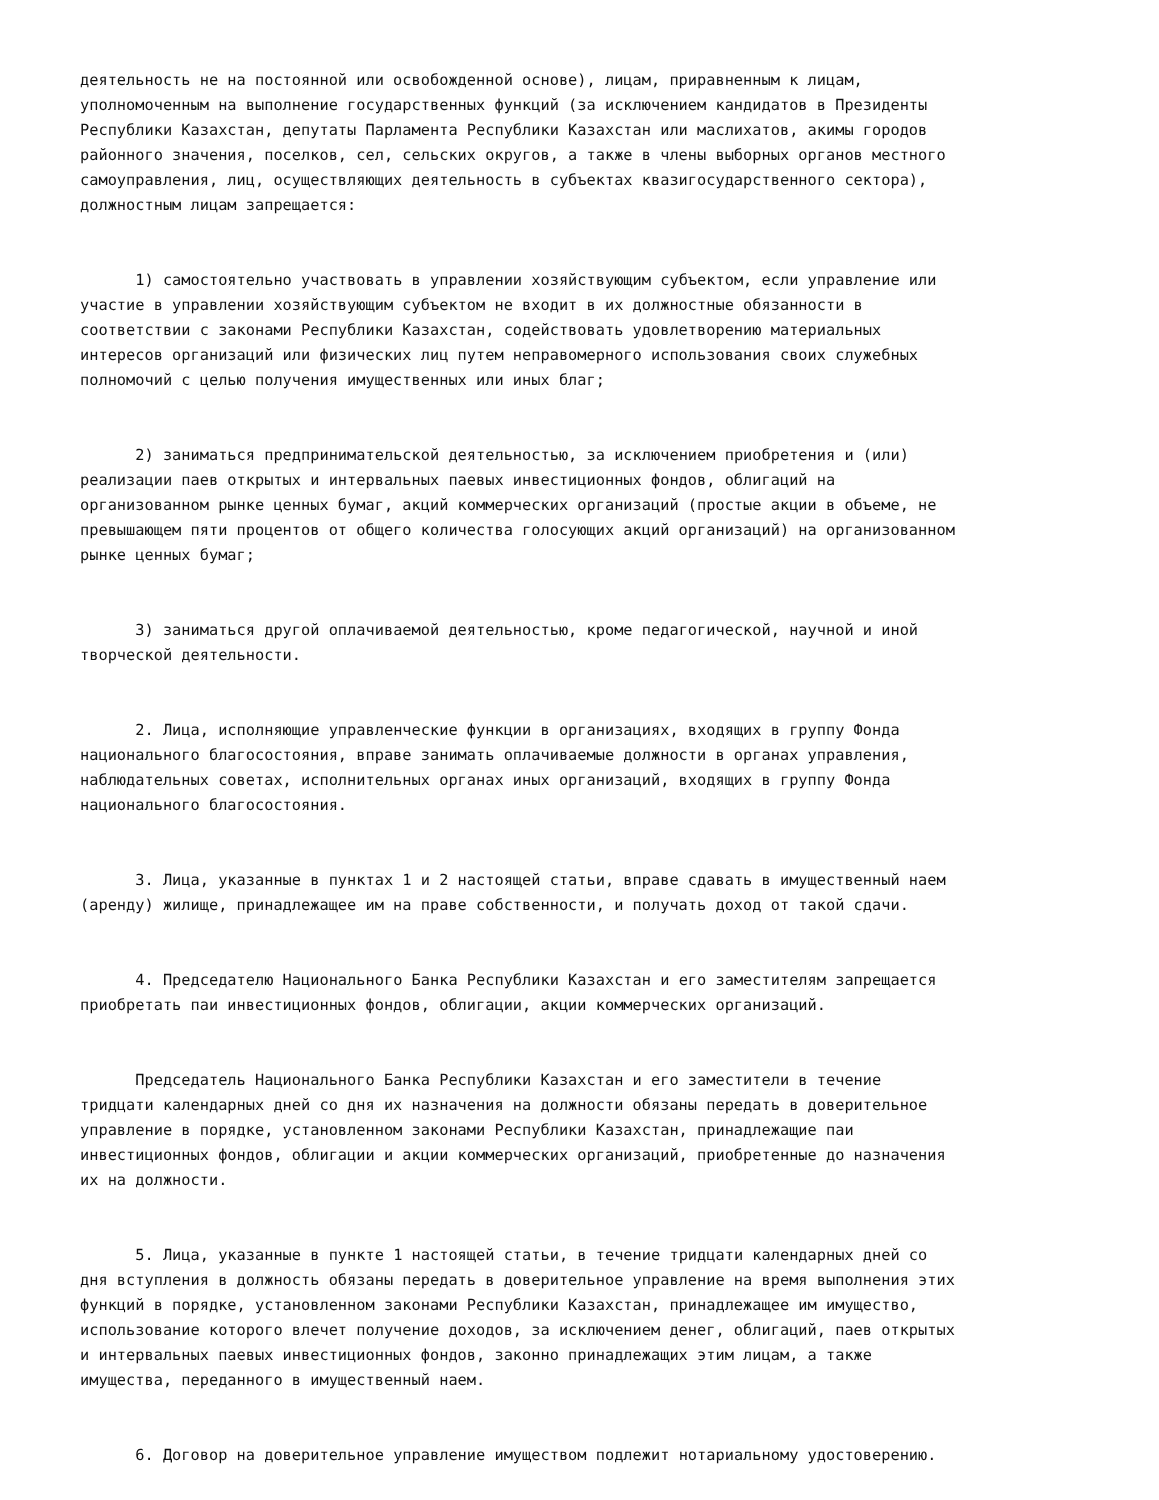деятельность не на постоянной или освобожденной основе), лицам, приравненным к лицам, уполномоченным на выполнение государственных функций (за исключением кандидатов в Президенты Республики Казахстан, депутаты Парламента Республики Казахстан или маслихатов, акимы городов районного значения, поселков, сел, сельских округов, а также в члены выборных органов местного самоуправления, лиц, осуществляющих деятельность в субъектах квазигосударственного сектора), должностным лицам запрещается:
1) самостоятельно участвовать в управлении хозяйствующим субъектом, если управление или участие в управлении хозяйствующим субъектом не входит в их должностные обязанности в соответствии с законами Республики Казахстан, содействовать удовлетворению материальных интересов организаций или физических лиц путем неправомерного использования своих служебных полномочий с целью получения имущественных или иных благ;
2) заниматься предпринимательской деятельностью, за исключением приобретения и (или) реализации паев открытых и интервальных паевых инвестиционных фондов, облигаций на организованном рынке ценных бумаг, акций коммерческих организаций (простые акции в объеме, не превышающем пяти процентов от общего количества голосующих акций организаций) на организованном рынке ценных бумаг;
3) заниматься другой оплачиваемой деятельностью, кроме педагогической, научной и иной творческой деятельности.
2. Лица, исполняющие управленческие функции в организациях, входящих в группу Фонда национального благосостояния, вправе занимать оплачиваемые должности в органах управления, наблюдательных советах, исполнительных органах иных организаций, входящих в группу Фонда национального благосостояния.
3. Лица, указанные в пунктах 1 и 2 настоящей статьи, вправе сдавать в имущественный наем (аренду) жилище, принадлежащее им на праве собственности, и получать доход от такой сдачи.
4. Председателю Национального Банка Республики Казахстан и его заместителям запрещается приобретать паи инвестиционных фондов, облигации, акции коммерческих организаций.
Председатель Национального Банка Республики Казахстан и его заместители в течение тридцати календарных дней со дня их назначения на должности обязаны передать в доверительное управление в порядке, установленном законами Республики Казахстан, принадлежащие паи инвестиционных фондов, облигации и акции коммерческих организаций, приобретенные до назначения их на должности.
5. Лица, указанные в пункте 1 настоящей статьи, в течение тридцати календарных дней со дня вступления в должность обязаны передать в доверительное управление на время выполнения этих функций в порядке, установленном законами Республики Казахстан, принадлежащее им имущество, использование которого влечет получение доходов, за исключением денег, облигаций, паев открытых и интервальных паевых инвестиционных фондов, законно принадлежащих этим лицам, а также имущества, переданного в имущественный наем.
6. Договор на доверительное управление имуществом подлежит нотариальному удостоверению.